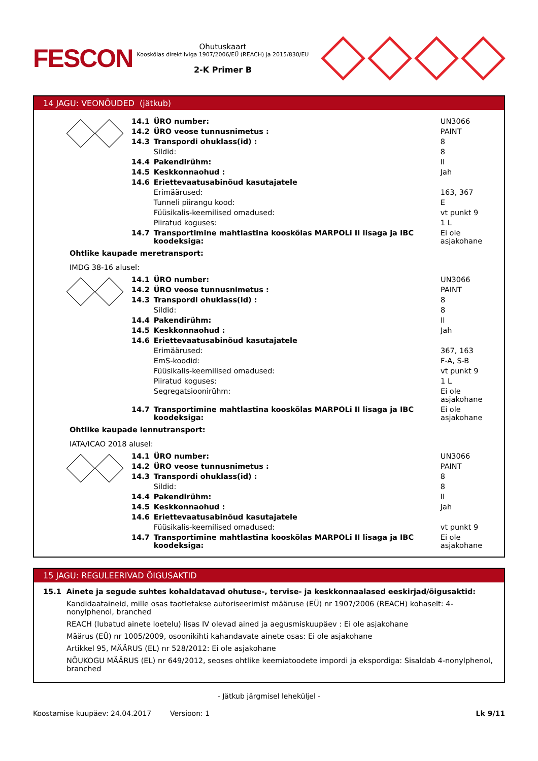FESCON
Ohutuskaart
Kooskõlas direktiiviga 1907/2006/EÜ (REACH) ja 2015/830/EU
2-K Primer B
14 JAGU: VEONÕUDED (jätkub)
| | 14.1 | ÜRO number: | UN3066 |
| | 14.2 | ÜRO veose tunnusnimetus : | PAINT |
| | 14.3 | Transpordi ohuklass(id) : | 8 |
| | | Sildid: | 8 |
| | 14.4 | Pakendirühm: | II |
| | 14.5 | Keskkonnaohud : | Jah |
| | 14.6 | Eriettevaatusabinõud kasutajatele | |
| | | Erimäärused: | 163, 367 |
| | | Tunneli piirangu kood: | E |
| | | Füüsikalis-keemilised omadused: | vt punkt 9 |
| | | Piiratud koguses: | 1 L |
| | 14.7 | Transportimine mahtlastina kooskõlas MARPOLi II lisaga ja IBC koodeksiga: | Ei ole asjakohane |
Ohtlike kaupade meretransport:
IMDG 38-16 alusel:
| | 14.1 | ÜRO number: | UN3066 |
| | 14.2 | ÜRO veose tunnusnimetus : | PAINT |
| | 14.3 | Transpordi ohuklass(id) : | 8 |
| | | Sildid: | 8 |
| | 14.4 | Pakendirühm: | II |
| | 14.5 | Keskkonnaohud : | Jah |
| | 14.6 | Eriettevaatusabinõud kasutajatele | |
| | | Erimäärused: | 367, 163 |
| | | EmS-koodid: | F-A, S-B |
| | | Füüsikalis-keemilised omadused: | vt punkt 9 |
| | | Piiratud koguses: | 1 L |
| | | Segregatsioonirühm: | Ei ole asjakohane |
| | 14.7 | Transportimine mahtlastina kooskõlas MARPOLi II lisaga ja IBC koodeksiga: | Ei ole asjakohane |
Ohtlike kaupade lennutransport:
IATA/ICAO 2018 alusel:
| | 14.1 | ÜRO number: | UN3066 |
| | 14.2 | ÜRO veose tunnusnimetus : | PAINT |
| | 14.3 | Transpordi ohuklass(id) : | 8 |
| | | Sildid: | 8 |
| | 14.4 | Pakendirühm: | II |
| | 14.5 | Keskkonnaohud : | Jah |
| | 14.6 | Eriettevaatusabinõud kasutajatele | |
| | | Füüsikalis-keemilised omadused: | vt punkt 9 |
| | 14.7 | Transportimine mahtlastina kooskõlas MARPOLi II lisaga ja IBC koodeksiga: | Ei ole asjakohane |
15 JAGU: REGULEERIVAD ÕIGUSAKTID
15.1 Ainete ja segude suhtes kohaldatavad ohutuse-, tervise- ja keskkonnaalased eeskirjad/õigusaktid:
Kandidaataineid, mille osas taotletakse autoriseerimist määruse (EÜ) nr 1907/2006 (REACH) kohaselt: 4-nonylphenol, branched
REACH (lubatud ainete loetelu) lisas IV olevad ained ja aegusmiskuupäev : Ei ole asjakohane
Määrus (EÜ) nr 1005/2009, osoonikihti kahandavate ainete osas: Ei ole asjakohane
Artikkel 95, MÄÄRUS (EL) nr 528/2012: Ei ole asjakohane
NÕUKOGU MÄÄRUS (EL) nr 649/2012, seoses ohtlike keemiatoodete impordi ja ekspordiga: Sisaldab 4-nonylphenol, branched
- Jätkub järgmisel leheküljel -
Koostamise kuupäev: 24.04.2017 Versioon: 1 Lk 9/11